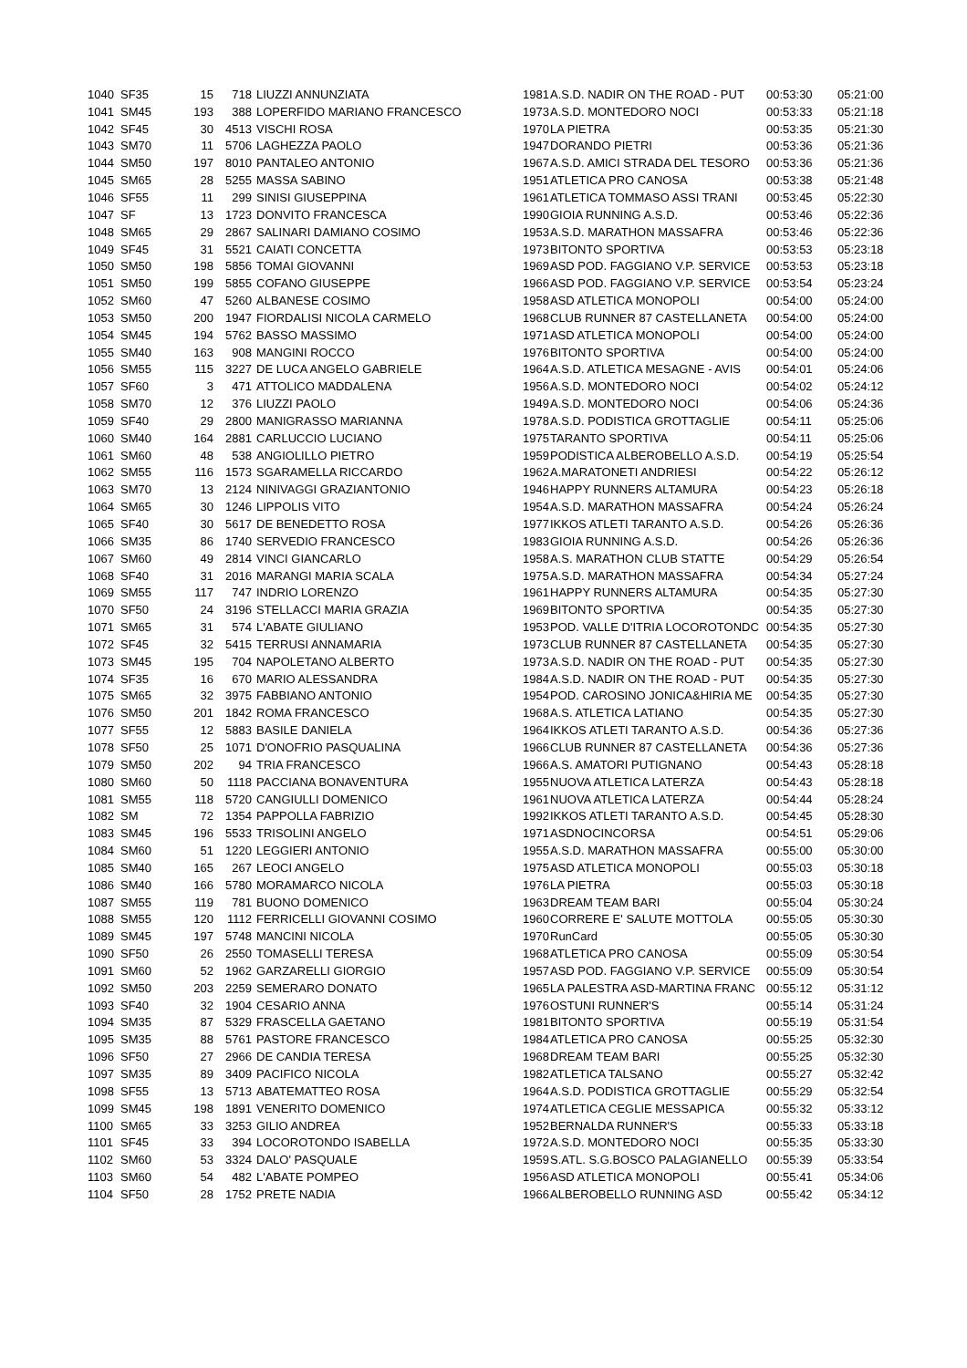| 1040 | SF35 | 15 | 718 | LIUZZI ANNUNZIATA | 1981 | A.S.D. NADIR ON THE ROAD - PUT | 00:53:30 | 05:21:00 |
| 1041 | SM45 | 193 | 388 | LOPERFIDO MARIANO FRANCESCO | 1973 | A.S.D. MONTEDORO NOCI | 00:53:33 | 05:21:18 |
| 1042 | SF45 | 30 | 4513 | VISCHI ROSA | 1970 | LA PIETRA | 00:53:35 | 05:21:30 |
| 1043 | SM70 | 11 | 5706 | LAGHEZZA PAOLO | 1947 | DORANDO PIETRI | 00:53:36 | 05:21:36 |
| 1044 | SM50 | 197 | 8010 | PANTALEO ANTONIO | 1967 | A.S.D. AMICI STRADA DEL TESORO | 00:53:36 | 05:21:36 |
| 1045 | SM65 | 28 | 5255 | MASSA SABINO | 1951 | ATLETICA PRO CANOSA | 00:53:38 | 05:21:48 |
| 1046 | SF55 | 11 | 299 | SINISI GIUSEPPINA | 1961 | ATLETICA TOMMASO ASSI TRANI | 00:53:45 | 05:22:30 |
| 1047 | SF | 13 | 1723 | DONVITO FRANCESCA | 1990 | GIOIA RUNNING A.S.D. | 00:53:46 | 05:22:36 |
| 1048 | SM65 | 29 | 2867 | SALINARI DAMIANO COSIMO | 1953 | A.S.D. MARATHON MASSAFRA | 00:53:46 | 05:22:36 |
| 1049 | SF45 | 31 | 5521 | CAIATI CONCETTA | 1973 | BITONTO SPORTIVA | 00:53:53 | 05:23:18 |
| 1050 | SM50 | 198 | 5856 | TOMAI GIOVANNI | 1969 | ASD POD. FAGGIANO V.P. SERVICE | 00:53:53 | 05:23:18 |
| 1051 | SM50 | 199 | 5855 | COFANO GIUSEPPE | 1966 | ASD POD. FAGGIANO V.P. SERVICE | 00:53:54 | 05:23:24 |
| 1052 | SM60 | 47 | 5260 | ALBANESE COSIMO | 1958 | ASD ATLETICA MONOPOLI | 00:54:00 | 05:24:00 |
| 1053 | SM50 | 200 | 1947 | FIORDALISI NICOLA CARMELO | 1968 | CLUB RUNNER 87 CASTELLANETA | 00:54:00 | 05:24:00 |
| 1054 | SM45 | 194 | 5762 | BASSO MASSIMO | 1971 | ASD ATLETICA MONOPOLI | 00:54:00 | 05:24:00 |
| 1055 | SM40 | 163 | 908 | MANGINI ROCCO | 1976 | BITONTO SPORTIVA | 00:54:00 | 05:24:00 |
| 1056 | SM55 | 115 | 3227 | DE LUCA ANGELO GABRIELE | 1964 | A.S.D. ATLETICA MESAGNE - AVIS | 00:54:01 | 05:24:06 |
| 1057 | SF60 | 3 | 471 | ATTOLICO MADDALENA | 1956 | A.S.D. MONTEDORO NOCI | 00:54:02 | 05:24:12 |
| 1058 | SM70 | 12 | 376 | LIUZZI PAOLO | 1949 | A.S.D. MONTEDORO NOCI | 00:54:06 | 05:24:36 |
| 1059 | SF40 | 29 | 2800 | MANIGRASSO MARIANNA | 1978 | A.S.D. PODISTICA GROTTAGLIE | 00:54:11 | 05:25:06 |
| 1060 | SM40 | 164 | 2881 | CARLUCCIO LUCIANO | 1975 | TARANTO SPORTIVA | 00:54:11 | 05:25:06 |
| 1061 | SM60 | 48 | 538 | ANGIOLILLO PIETRO | 1959 | PODISTICA ALBEROBELLO A.S.D. | 00:54:19 | 05:25:54 |
| 1062 | SM55 | 116 | 1573 | SGARAMELLA RICCARDO | 1962 | A.MARATONETI ANDRIESI | 00:54:22 | 05:26:12 |
| 1063 | SM70 | 13 | 2124 | NINIVAGGI GRAZIANTONIO | 1946 | HAPPY RUNNERS ALTAMURA | 00:54:23 | 05:26:18 |
| 1064 | SM65 | 30 | 1246 | LIPPOLIS VITO | 1954 | A.S.D. MARATHON MASSAFRA | 00:54:24 | 05:26:24 |
| 1065 | SF40 | 30 | 5617 | DE BENEDETTO ROSA | 1977 | IKKOS ATLETI TARANTO A.S.D. | 00:54:26 | 05:26:36 |
| 1066 | SM35 | 86 | 1740 | SERVEDIO FRANCESCO | 1983 | GIOIA RUNNING A.S.D. | 00:54:26 | 05:26:36 |
| 1067 | SM60 | 49 | 2814 | VINCI GIANCARLO | 1958 | A.S. MARATHON CLUB STATTE | 00:54:29 | 05:26:54 |
| 1068 | SF40 | 31 | 2016 | MARANGI MARIA SCALA | 1975 | A.S.D. MARATHON MASSAFRA | 00:54:34 | 05:27:24 |
| 1069 | SM55 | 117 | 747 | INDRIO LORENZO | 1961 | HAPPY RUNNERS ALTAMURA | 00:54:35 | 05:27:30 |
| 1070 | SF50 | 24 | 3196 | STELLACCI MARIA GRAZIA | 1969 | BITONTO SPORTIVA | 00:54:35 | 05:27:30 |
| 1071 | SM65 | 31 | 574 | L'ABATE GIULIANO | 1953 | POD. VALLE D'ITRIA LOCOROTONDC | 00:54:35 | 05:27:30 |
| 1072 | SF45 | 32 | 5415 | TERRUSI ANNAMARIA | 1973 | CLUB RUNNER 87 CASTELLANETA | 00:54:35 | 05:27:30 |
| 1073 | SM45 | 195 | 704 | NAPOLETANO ALBERTO | 1973 | A.S.D. NADIR ON THE ROAD - PUT | 00:54:35 | 05:27:30 |
| 1074 | SF35 | 16 | 670 | MARIO ALESSANDRA | 1984 | A.S.D. NADIR ON THE ROAD - PUT | 00:54:35 | 05:27:30 |
| 1075 | SM65 | 32 | 3975 | FABBIANO ANTONIO | 1954 | POD. CAROSINO JONICA&HIRIA ME | 00:54:35 | 05:27:30 |
| 1076 | SM50 | 201 | 1842 | ROMA FRANCESCO | 1968 | A.S. ATLETICA LATIANO | 00:54:35 | 05:27:30 |
| 1077 | SF55 | 12 | 5883 | BASILE DANIELA | 1964 | IKKOS ATLETI TARANTO A.S.D. | 00:54:36 | 05:27:36 |
| 1078 | SF50 | 25 | 1071 | D'ONOFRIO PASQUALINA | 1966 | CLUB RUNNER 87 CASTELLANETA | 00:54:36 | 05:27:36 |
| 1079 | SM50 | 202 | 94 | TRIA FRANCESCO | 1966 | A.S. AMATORI PUTIGNANO | 00:54:43 | 05:28:18 |
| 1080 | SM60 | 50 | 1118 | PACCIANA BONAVENTURA | 1955 | NUOVA ATLETICA LATERZA | 00:54:43 | 05:28:18 |
| 1081 | SM55 | 118 | 5720 | CANGIULLI DOMENICO | 1961 | NUOVA ATLETICA LATERZA | 00:54:44 | 05:28:24 |
| 1082 | SM | 72 | 1354 | PAPPOLLA FABRIZIO | 1992 | IKKOS ATLETI TARANTO A.S.D. | 00:54:45 | 05:28:30 |
| 1083 | SM45 | 196 | 5533 | TRISOLINI ANGELO | 1971 | ASDNOCINCORSA | 00:54:51 | 05:29:06 |
| 1084 | SM60 | 51 | 1220 | LEGGIERI ANTONIO | 1955 | A.S.D. MARATHON MASSAFRA | 00:55:00 | 05:30:00 |
| 1085 | SM40 | 165 | 267 | LEOCI ANGELO | 1975 | ASD ATLETICA MONOPOLI | 00:55:03 | 05:30:18 |
| 1086 | SM40 | 166 | 5780 | MORAMARCO NICOLA | 1976 | LA PIETRA | 00:55:03 | 05:30:18 |
| 1087 | SM55 | 119 | 781 | BUONO DOMENICO | 1963 | DREAM TEAM BARI | 00:55:04 | 05:30:24 |
| 1088 | SM55 | 120 | 1112 | FERRICELLI GIOVANNI COSIMO | 1960 | CORRERE E' SALUTE MOTTOLA | 00:55:05 | 05:30:30 |
| 1089 | SM45 | 197 | 5748 | MANCINI NICOLA | 1970 | RunCard | 00:55:05 | 05:30:30 |
| 1090 | SF50 | 26 | 2550 | TOMASELLI TERESA | 1968 | ATLETICA PRO CANOSA | 00:55:09 | 05:30:54 |
| 1091 | SM60 | 52 | 1962 | GARZARELLI GIORGIO | 1957 | ASD POD. FAGGIANO V.P. SERVICE | 00:55:09 | 05:30:54 |
| 1092 | SM50 | 203 | 2259 | SEMERARO DONATO | 1965 | LA PALESTRA ASD-MARTINA FRANC | 00:55:12 | 05:31:12 |
| 1093 | SF40 | 32 | 1904 | CESARIO ANNA | 1976 | OSTUNI RUNNER'S | 00:55:14 | 05:31:24 |
| 1094 | SM35 | 87 | 5329 | FRASCELLA GAETANO | 1981 | BITONTO SPORTIVA | 00:55:19 | 05:31:54 |
| 1095 | SM35 | 88 | 5761 | PASTORE FRANCESCO | 1984 | ATLETICA PRO CANOSA | 00:55:25 | 05:32:30 |
| 1096 | SF50 | 27 | 2966 | DE CANDIA TERESA | 1968 | DREAM TEAM BARI | 00:55:25 | 05:32:30 |
| 1097 | SM35 | 89 | 3409 | PACIFICO NICOLA | 1982 | ATLETICA TALSANO | 00:55:27 | 05:32:42 |
| 1098 | SF55 | 13 | 5713 | ABATEMATTEO ROSA | 1964 | A.S.D. PODISTICA GROTTAGLIE | 00:55:29 | 05:32:54 |
| 1099 | SM45 | 198 | 1891 | VENERITO DOMENICO | 1974 | ATLETICA CEGLIE MESSAPICA | 00:55:32 | 05:33:12 |
| 1100 | SM65 | 33 | 3253 | GILIO ANDREA | 1952 | BERNALDA RUNNER'S | 00:55:33 | 05:33:18 |
| 1101 | SF45 | 33 | 394 | LOCOROTONDO ISABELLA | 1972 | A.S.D. MONTEDORO NOCI | 00:55:35 | 05:33:30 |
| 1102 | SM60 | 53 | 3324 | DALO' PASQUALE | 1959 | S.ATL. S.G.BOSCO PALAGIANELLO | 00:55:39 | 05:33:54 |
| 1103 | SM60 | 54 | 482 | L'ABATE POMPEO | 1956 | ASD ATLETICA MONOPOLI | 00:55:41 | 05:34:06 |
| 1104 | SF50 | 28 | 1752 | PRETE NADIA | 1966 | ALBEROBELLO RUNNING ASD | 00:55:42 | 05:34:12 |